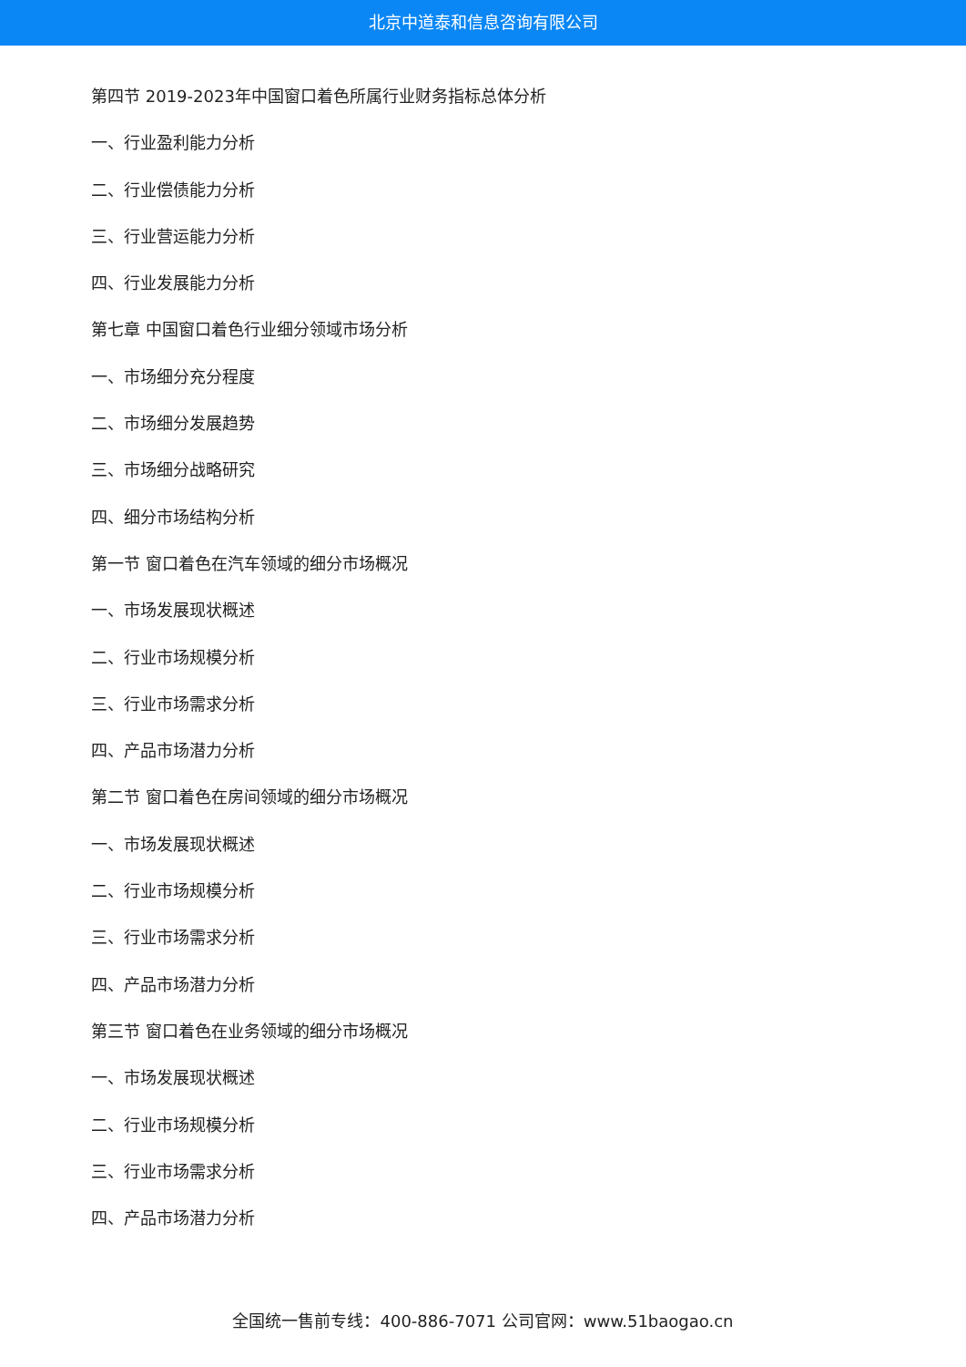北京中道泰和信息咨询有限公司
第四节 2019-2023年中国窗口着色所属行业财务指标总体分析
一、行业盈利能力分析
二、行业偿债能力分析
三、行业营运能力分析
四、行业发展能力分析
第七章 中国窗口着色行业细分领域市场分析
一、市场细分充分程度
二、市场细分发展趋势
三、市场细分战略研究
四、细分市场结构分析
第一节 窗口着色在汽车领域的细分市场概况
一、市场发展现状概述
二、行业市场规模分析
三、行业市场需求分析
四、产品市场潜力分析
第二节 窗口着色在房间领域的细分市场概况
一、市场发展现状概述
二、行业市场规模分析
三、行业市场需求分析
四、产品市场潜力分析
第三节 窗口着色在业务领域的细分市场概况
一、市场发展现状概述
二、行业市场规模分析
三、行业市场需求分析
四、产品市场潜力分析
全国统一售前专线：400-886-7071 公司官网：www.51baogao.cn